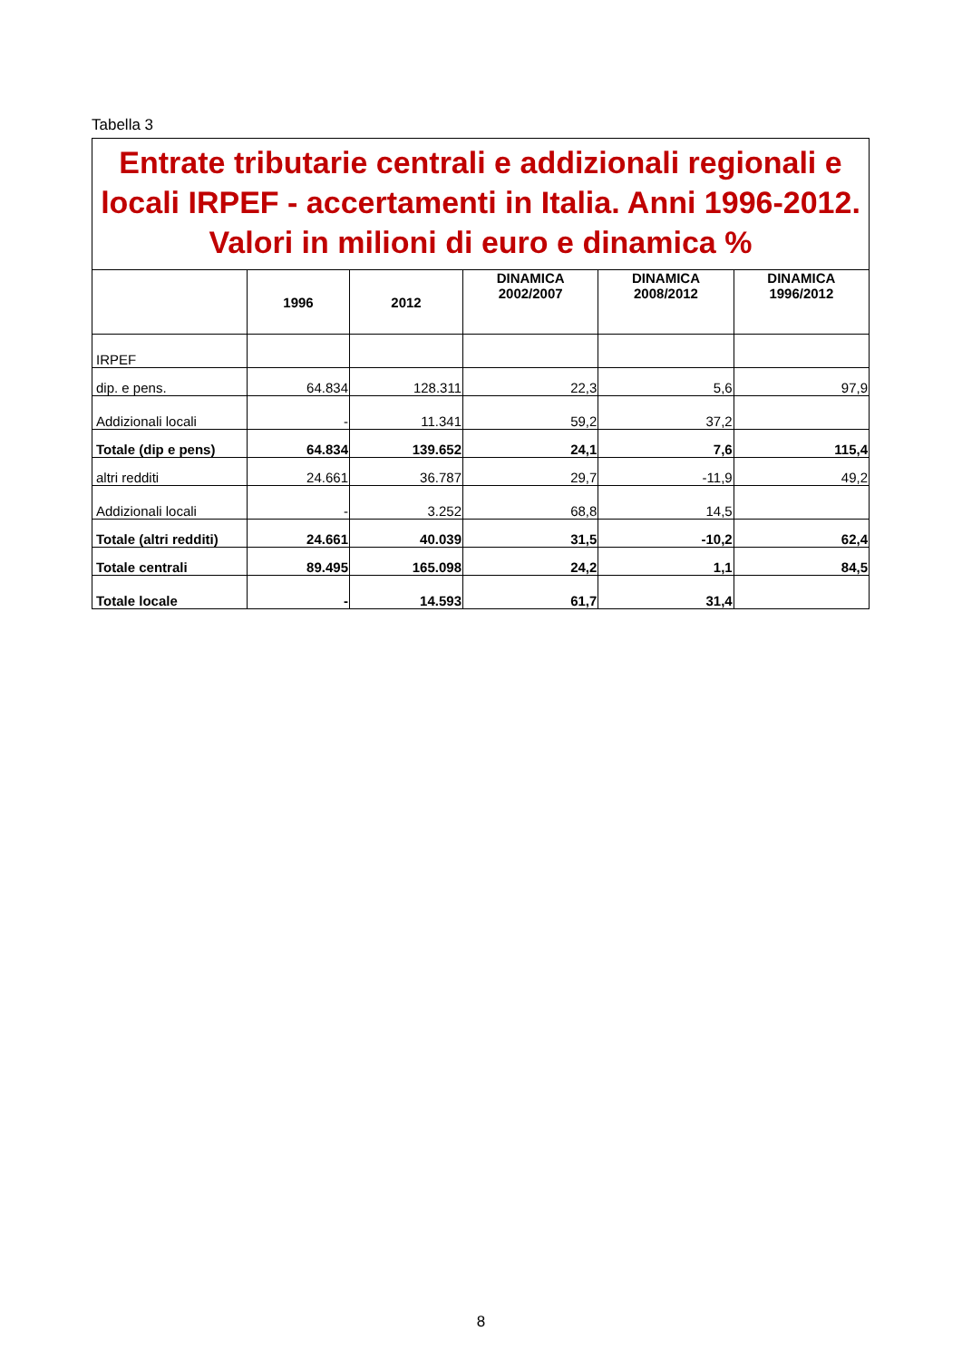Tabella 3
| Entrate tributarie centrali e addizionali regionali e locali IRPEF - accertamenti in Italia. Anni 1996-2012. Valori in milioni di euro e dinamica % | | | | | |
| | 1996 | 2012 | DINAMICA 2002/2007 | DINAMICA 2008/2012 | DINAMICA 1996/2012 |
| IRPEF | | | | | |
| dip. e pens. | 64.834 | 128.311 | 22,3 | 5,6 | 97,9 |
| Addizionali locali | - | 11.341 | 59,2 | 37,2 | |
| Totale (dip e pens) | 64.834 | 139.652 | 24,1 | 7,6 | 115,4 |
| altri redditi | 24.661 | 36.787 | 29,7 | -11,9 | 49,2 |
| Addizionali locali | - | 3.252 | 68,8 | 14,5 | |
| Totale (altri redditi) | 24.661 | 40.039 | 31,5 | -10,2 | 62,4 |
| Totale centrali | 89.495 | 165.098 | 24,2 | 1,1 | 84,5 |
| Totale locale | - | 14.593 | 61,7 | 31,4 | |
8